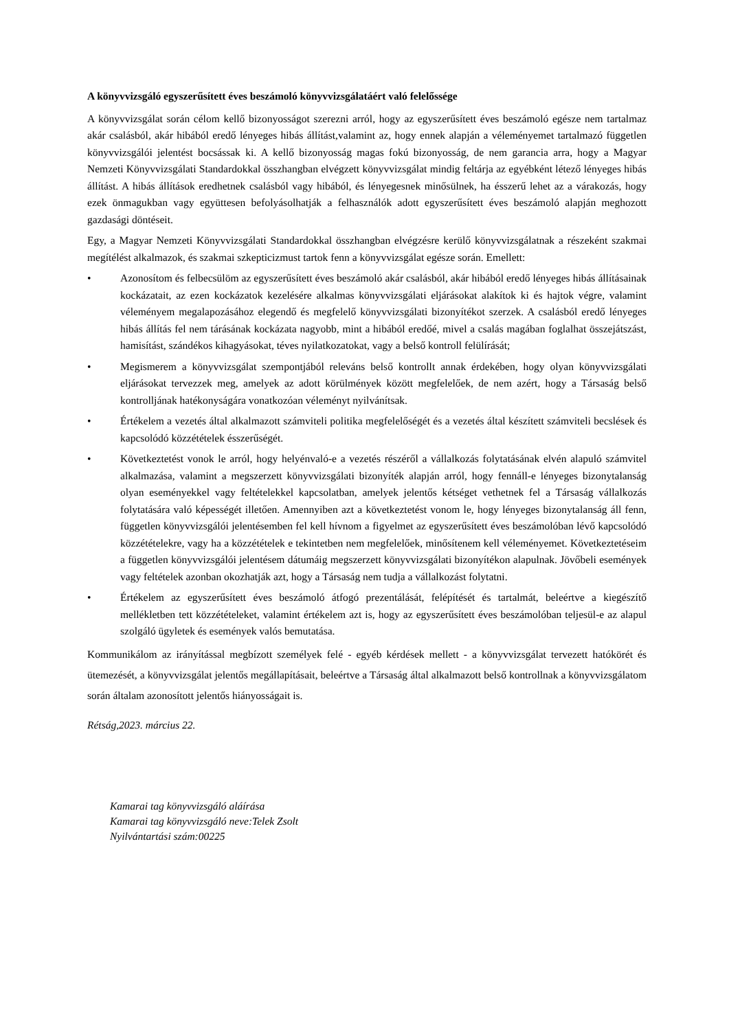A könyvvizsgáló egyszerűsített éves beszámoló könyvvizsgálatáért való felelőssége
A könyvvizsgálat során célom kellő bizonyosságot szerezni arról, hogy az egyszerűsített éves beszámoló egésze nem tartalmaz akár csalásból, akár hibából eredő lényeges hibás állítást,valamint az, hogy ennek alapján a véleményemet tartalmazó független könyvvizsgálói jelentést bocsássak ki. A kellő bizonyosság magas fokú bizonyosság, de nem garancia arra, hogy a Magyar Nemzeti Könyvvizsgálati Standardokkal összhangban elvégzett könyvvizsgálat mindig feltárja az egyébként létező lényeges hibás állítást. A hibás állítások eredhetnek csalásból vagy hibából, és lényegesnek minősülnek, ha ésszerű lehet az a várakozás, hogy ezek önmagukban vagy együttesen befolyásolhatják a felhasználók adott egyszerűsített éves beszámoló alapján meghozott gazdasági döntéseit.
Egy, a Magyar Nemzeti Könyvvizsgálati Standardokkal összhangban elvégzésre kerülő könyvvizsgálatnak a részeként szakmai megítélést alkalmazok, és szakmai szkepticizmust tartok fenn a könyvvizsgálat egésze során. Emellett:
• Azonosítom és felbecsülöm az egyszerűsített éves beszámoló akár csalásból, akár hibából eredő lényeges hibás állításainak kockázatait, az ezen kockázatok kezelésére alkalmas könyvvizsgálati eljárásokat alakítok ki és hajtok végre, valamint véleményem megalapozásához elegendő és megfelelő könyvvizsgálati bizonyítékot szerzek. A csalásból eredő lényeges hibás állítás fel nem tárásának kockázata nagyobb, mint a hibából eredőé, mivel a csalás magában foglalhat összejátszást, hamisítást, szándékos kihagyásokat, téves nyilatkozatokat, vagy a belső kontroll felülírását;
• Megismerem a könyvvizsgálat szempontjából releváns belső kontrollt annak érdekében, hogy olyan könyvvizsgálati eljárásokat tervezzek meg, amelyek az adott körülmények között megfelelőek, de nem azért, hogy a Társaság belső kontrolljának hatékonyságára vonatkozóan véleményt nyilvánítsak.
• Értékelem a vezetés által alkalmazott számviteli politika megfelelőségét és a vezetés által készített számviteli becslések és kapcsolódó közzétételek ésszerűségét.
• Következtetést vonok le arról, hogy helyénvaló-e a vezetés részéről a vállalkozás folytatásának elvén alapuló számvitel alkalmazása, valamint a megszerzett könyvvizsgálati bizonyíték alapján arról, hogy fennáll-e lényeges bizonytalanság olyan eseményekkel vagy feltételekkel kapcsolatban, amelyek jelentős kétséget vethetnek fel a Társaság vállalkozás folytatására való képességét illetően. Amennyiben azt a következtetést vonom le, hogy lényeges bizonytalanság áll fenn, független könyvvizsgálói jelentésemben fel kell hívnom a figyelmet az egyszerűsített éves beszámolóban lévő kapcsolódó közzétételekre, vagy ha a közzétételek e tekintetben nem megfelelőek, minősítenem kell véleményemet. Következtetéseim a független könyvvizsgálói jelentésem dátumáig megszerzett könyvvizsgálati bizonyítékon alapulnak. Jövőbeli események vagy feltételek azonban okozhatják azt, hogy a Társaság nem tudja a vállalkozást folytatni.
• Értékelem az egyszerűsített éves beszámoló átfogó prezentálását, felépítését és tartalmát, beleértve a kiegészítő mellékletben tett közzétételeket, valamint értékelem azt is, hogy az egyszerűsített éves beszámolóban teljesül-e az alapul szolgáló ügyletek és események valós bemutatása.
Kommunikálom az irányítással megbízott személyek felé - egyéb kérdések mellett - a könyvvizsgálat tervezett hatókörét és ütemezését, a könyvvizsgálat jelentős megállapításait, beleértve a Társaság által alkalmazott belső kontrollnak a könyvvizsgálatom során általam azonosított jelentős hiányosságait is.
Rétság,2023. március 22.
Kamarai tag könyvvizsgáló aláírása
Kamarai tag könyvvizsgáló neve:Telek Zsolt
Nyilvántartási szám:00225